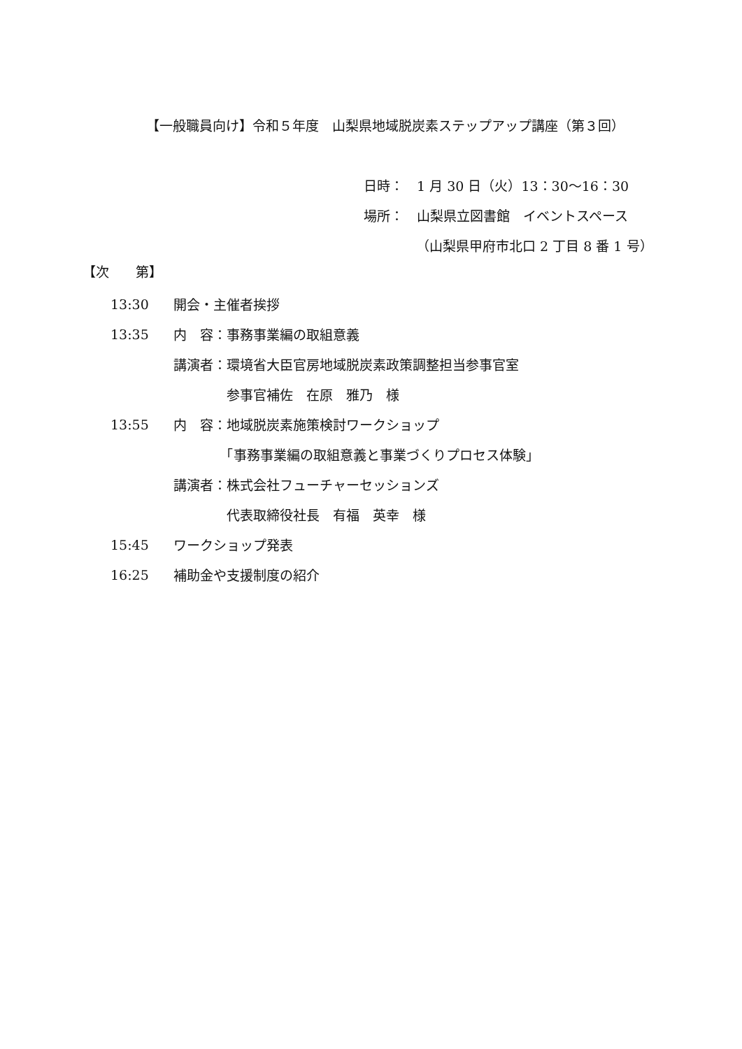【一般職員向け】令和５年度　山梨県地域脱炭素ステップアップ講座（第３回）
日時：　1 月 30 日（火）13：30～16：30
場所：　山梨県立図書館　イベントスペース
（山梨県甲府市北口 2 丁目 8 番 1 号）
【次　　第】
| 13:30 | 開会・主催者挨拶 |
| 13:35 | 内 容：事務事業編の取組意義 |
| | 講演者：環境省大臣官房地域脱炭素政策調整担当参事官室 |
| | 参事官補佐 在原 雅乃 様 |
| 13:55 | 内 容：地域脱炭素施策検討ワークショップ |
| | 「事務事業編の取組意義と事業づくりプロセス体験」 |
| | 講演者：株式会社フューチャーセッションズ |
| | 代表取締役社長 有福 英幸 様 |
| 15:45 | ワークショップ発表 |
| 16:25 | 補助金や支援制度の紹介 |